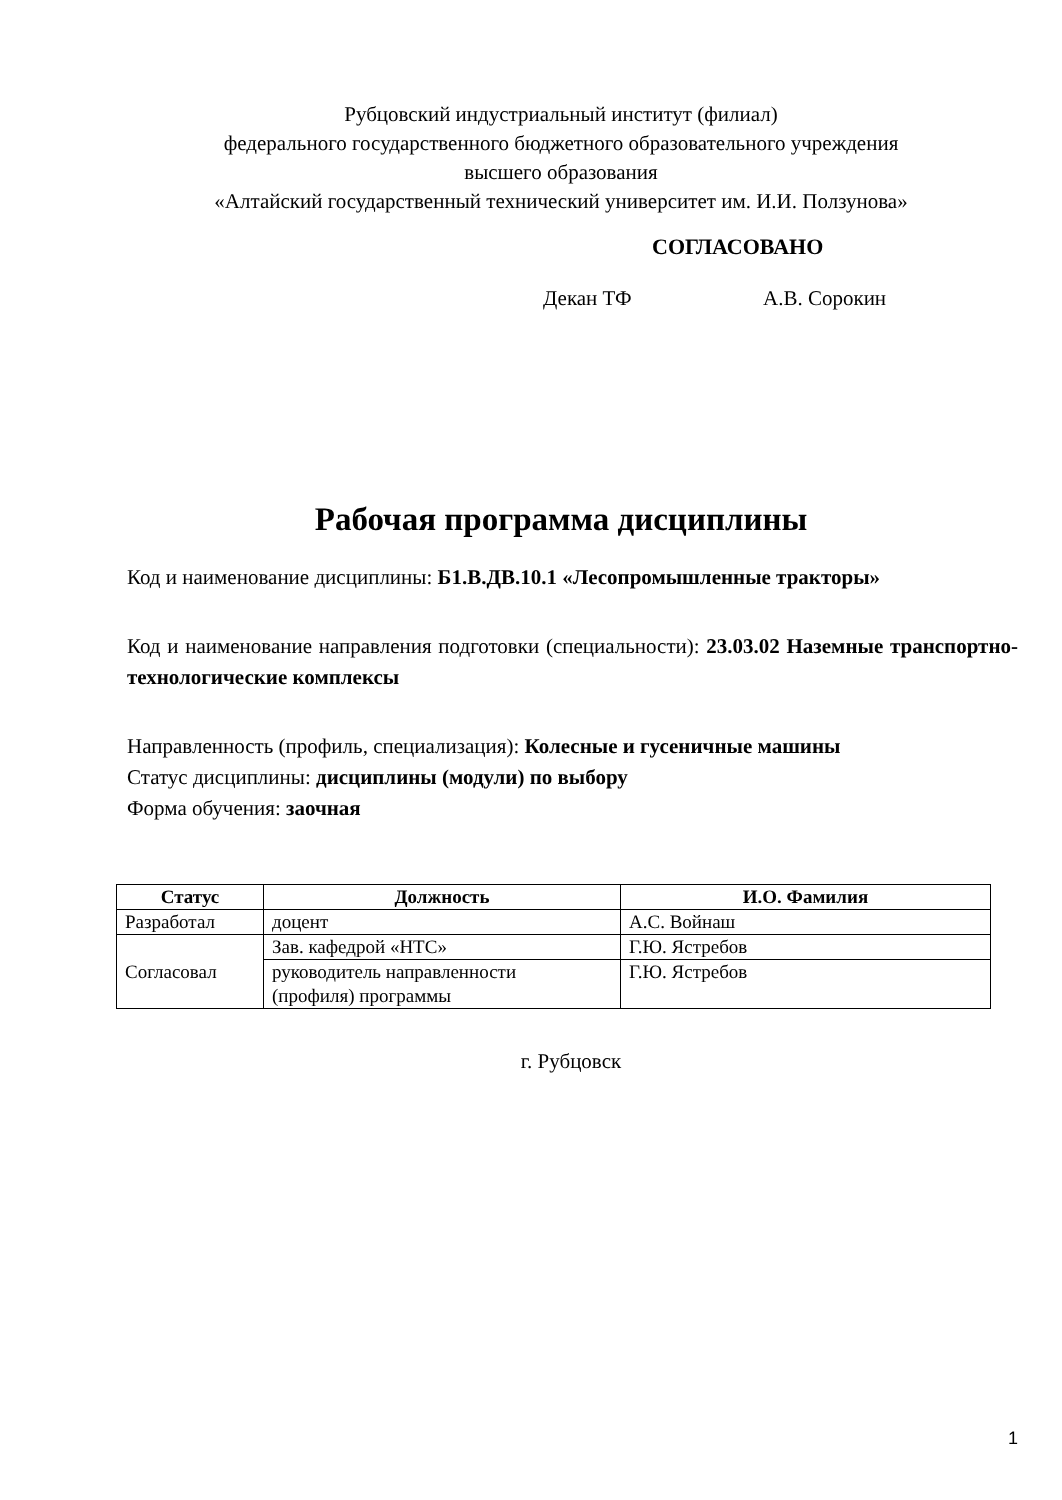Рубцовский индустриальный институт (филиал)
федерального государственного бюджетного образовательного учреждения
высшего образования
«Алтайский государственный технический университет им. И.И. Ползунова»
СОГЛАСОВАНО
Декан ТФ А.В. Сорокин
Рабочая программа дисциплины
Код и наименование дисциплины: Б1.В.ДВ.10.1 «Лесопромышленные тракторы»
Код и наименование направления подготовки (специальности): 23.03.02 Наземные транспортно-технологические комплексы
Направленность (профиль, специализация): Колесные и гусеничные машины
Статус дисциплины: дисциплины (модули) по выбору
Форма обучения: заочная
| Статус | Должность | И.О. Фамилия |
| --- | --- | --- |
| Разработал | доцент | А.С. Войнаш |
| Согласовал | Зав. кафедрой «НТС» | Г.Ю. Ястребов |
| | руководитель направленности (профиля) программы | Г.Ю. Ястребов |
г. Рубцовск
1